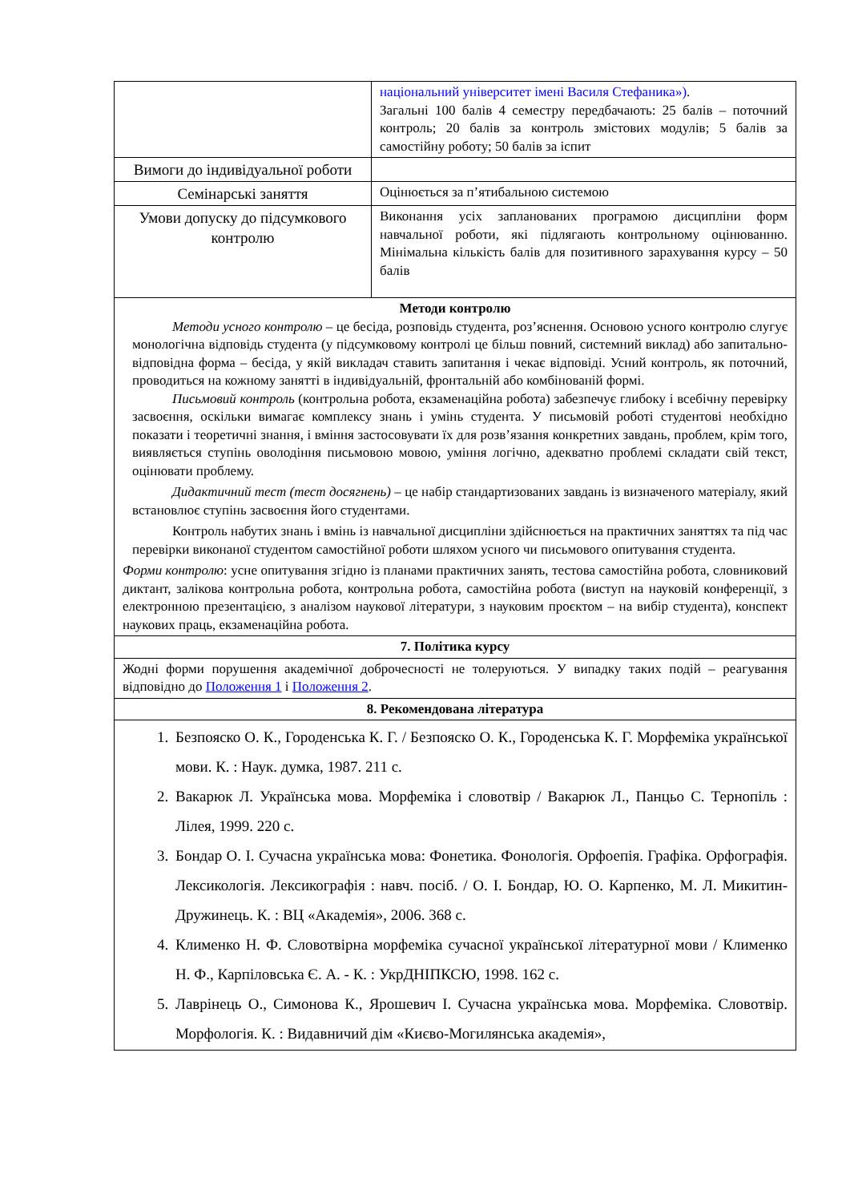| | національний університет імені Василя Стефаника») . Загальні 100 балів 4 семестру передбачають: 25 балів – поточний контроль; 20 балів за контроль змістових модулів; 5 балів за самостійну роботу; 50 балів за іспит |
| Вимоги до індивідуальної роботи | |
| Семінарські заняття | Оцінюється за п’ятибальною системою |
| Умови допуску до підсумкового контролю | Виконання усіх запланованих програмою дисципліни форм навчальної роботи, які підлягають контрольному оцінюванню. Мінімальна кількість балів для позитивного зарахування курсу – 50 балів |
| Методи контролю Методи усного контролю – це бесіда, розповідь студента, роз’яснення. Основою усного контролю слугує монологічна відповідь студента (у підсумковому контролі це більш повний, системний виклад) або запитально-відповідна форма – бесіда, у якій викладач ставить запитання і чекає відповіді. Усний контроль, як поточний, проводиться на кожному занятті в індивідуальній, фронтальній або комбінованій формі. Письмовий контроль (контрольна робота, екзаменаційна робота) забезпечує глибоку і всебічну перевірку засвоєння, оскільки вимагає комплексу знань і умінь студента. У письмовій роботі студентові необхідно показати і теоретичні знання, і вміння застосовувати їх для розв’язання конкретних завдань, проблем, крім того, виявляється ступінь оволодіння письмовою мовою, уміння логічно, адекватно проблемі складати свій текст, оцінювати проблему. Дидактичний тест (тест досягнень) – це набір стандартизованих завдань із визначеного матеріалу, який встановлює ступінь засвоєння його студентами. Контроль набутих знань і вмінь із навчальної дисципліни здійснюється на практичних заняттях та під час перевірки виконаної студентом самостійної роботи шляхом усного чи письмового опитування студента. Форми контролю : усне опитування згідно із планами практичних занять, тестова самостійна робота, словниковий диктант, залікова контрольна робота, контрольна робота, самостійна робота (виступ на науковій конференції, з електронною презентацією, з аналізом наукової літератури, з науковим проєктом – на вибір студента), конспект наукових праць, екзаменаційна робота. | |
| 7. Політика курсу | |
| Жодні форми порушення академічної доброчесності не толеруються. У випадку таких подій – реагування відповідно до Положення 1 і Положення 2 . | |
| 8. Рекомендована література | |
| 1. Безпояско О. К., Городенська К. Г. / Безпояско О. К., Городенська К. Г. Морфеміка української мови. К. : Наук. думка, 1987. 211 с. 2. Вакарюк Л. Українська мова. Морфеміка і словотвір / Вакарюк Л., Панцьо С. Тернопіль : Лілея, 1999. 220 с. 3. Бондар О. І. Сучасна українська мова: Фонетика. Фонологія. Орфоепія. Графіка. Орфографія. Лексикологія. Лексикографія : навч. посіб. / О. І. Бондар, Ю. О. Карпенко, М. Л. Микитин-Дружинець. К. : ВЦ «Академія», 2006. 368 с. 4. Клименко Н. Ф. Словотвірна морфеміка сучасної української літературної мови / Клименко Н. Ф., Карпіловська Є. А. - К. : УкрДНІПКСЮ, 1998. 162 с. 5. Лаврінець О., Симонова К., Ярошевич І. Сучасна українська мова. Морфеміка. Словотвір. Морфологія. К. : Видавничий дім «Києво-Могилянська академія», | |